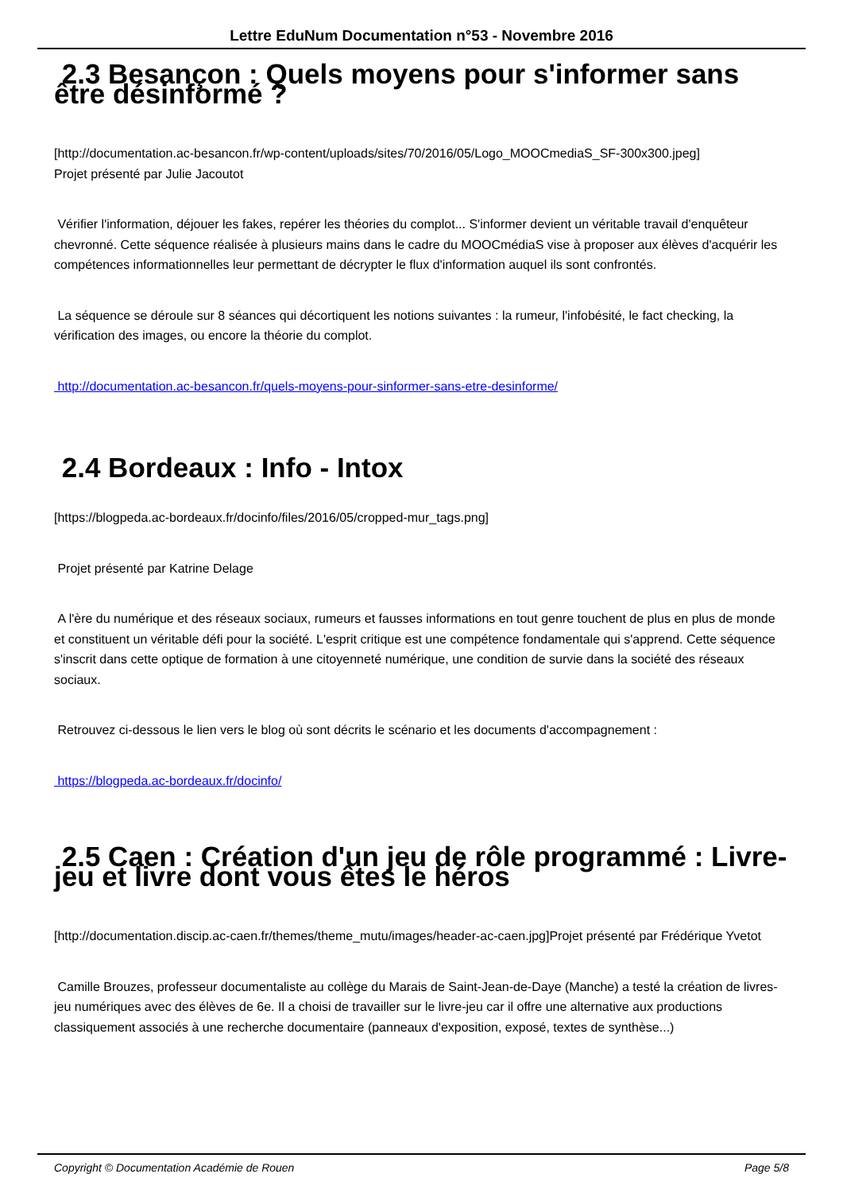Lettre EduNum Documentation n°53 - Novembre 2016
2.3 Besançon : Quels moyens pour s'informer sans être désinformé ?
[http://documentation.ac-besancon.fr/wp-content/uploads/sites/70/2016/05/Logo_MOOCmediaS_SF-300x300.jpeg]
Projet présenté par Julie Jacoutot
Vérifier l'information, déjouer les fakes, repérer les théories du complot... S'informer devient un véritable travail d'enquêteur chevronné. Cette séquence réalisée à plusieurs mains dans le cadre du MOOCmédiaS vise à proposer aux élèves d'acquérir les compétences informationnelles leur permettant de décrypter le flux d'information auquel ils sont confrontés.
La séquence se déroule sur 8 séances qui décortiquent les notions suivantes : la rumeur, l'infobésité, le fact checking, la vérification des images, ou encore la théorie du complot.
http://documentation.ac-besancon.fr/quels-moyens-pour-sinformer-sans-etre-desinforme/
2.4 Bordeaux : Info - Intox
[https://blogpeda.ac-bordeaux.fr/docinfo/files/2016/05/cropped-mur_tags.png]
Projet présenté par Katrine Delage
A l'ère du numérique et des réseaux sociaux, rumeurs et fausses informations en tout genre touchent de plus en plus de monde et constituent un véritable défi pour la société. L'esprit critique est une compétence fondamentale qui s'apprend. Cette séquence s'inscrit dans cette optique de formation à une citoyenneté numérique, une condition de survie dans la société des réseaux sociaux.
Retrouvez ci-dessous le lien vers le blog où sont décrits le scénario et les documents d'accompagnement :
https://blogpeda.ac-bordeaux.fr/docinfo/
2.5 Caen : Création d'un jeu de rôle programmé : Livre-jeu et livre dont vous êtes le héros
[http://documentation.discip.ac-caen.fr/themes/theme_mutu/images/header-ac-caen.jpg]Projet présenté par Frédérique Yvetot
Camille Brouzes, professeur documentaliste au collège du Marais de Saint-Jean-de-Daye (Manche) a testé la création de livres-jeu numériques avec des élèves de 6e. Il a choisi de travailler sur le livre-jeu car il offre une alternative aux productions classiquement associés à une recherche documentaire (panneaux d'exposition, exposé, textes de synthèse...)
Copyright © Documentation Académie de Rouen Page 5/8